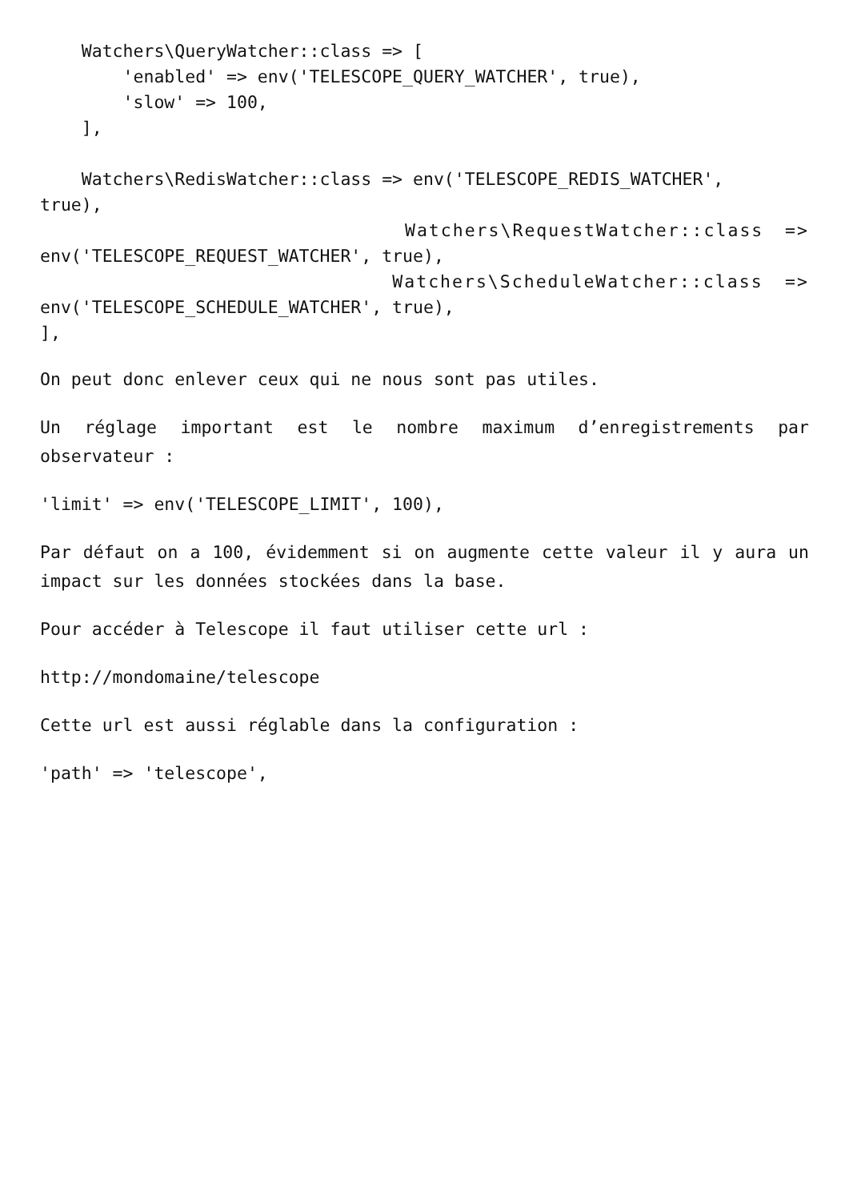Watchers\QueryWatcher::class => [
        'enabled' => env('TELESCOPE_QUERY_WATCHER', true),
        'slow' => 100,
    ],

    Watchers\RedisWatcher::class => env('TELESCOPE_REDIS_WATCHER',
true),
Watchers\RequestWatcher::class =>
env('TELESCOPE_REQUEST_WATCHER', true),
Watchers\ScheduleWatcher::class =>
env('TELESCOPE_SCHEDULE_WATCHER', true),
],
On peut donc enlever ceux qui ne nous sont pas utiles.
Un réglage important est le nombre maximum d’enregistrements par observateur :
'limit' => env('TELESCOPE_LIMIT', 100),
Par défaut on a 100, évidemment si on augmente cette valeur il y aura un impact sur les données stockées dans la base.
Pour accéder à Telescope il faut utiliser cette url :
http://mondomaine/telescope
Cette url est aussi réglable dans la configuration :
'path' => 'telescope',